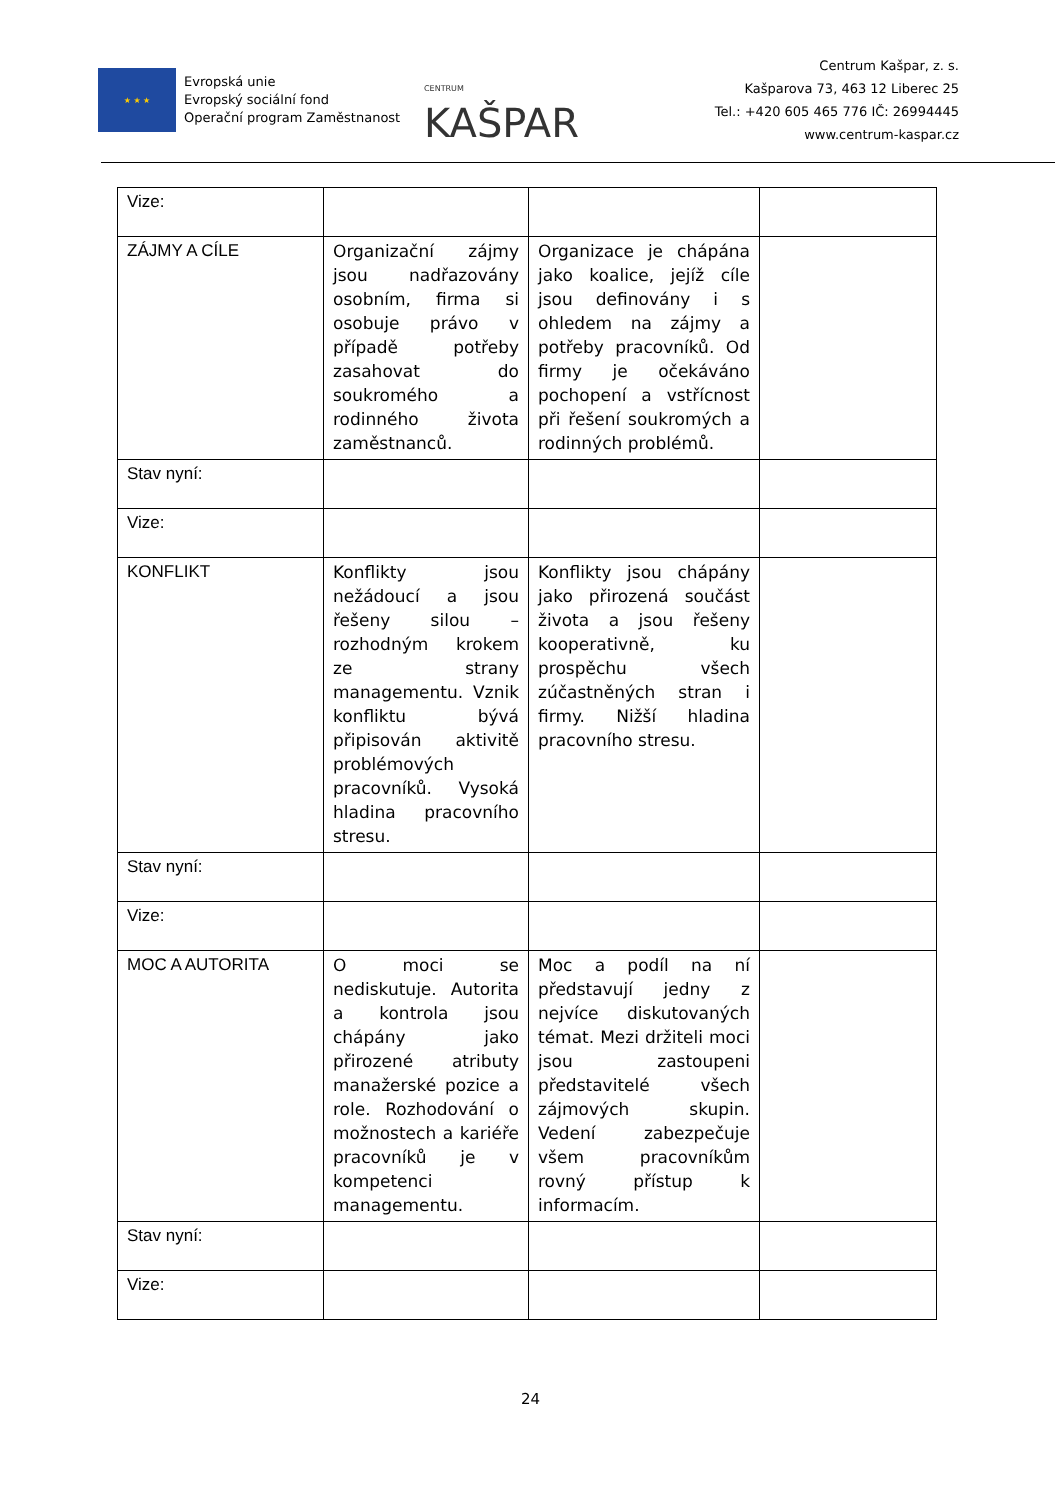★ ★ ★
Evropská unie
Evropský sociální fond
Operační program Zaměstnanost
CENTRUM KAŠPAR
Centrum Kašpar, z. s.
Kašparova 73, 463 12 Liberec 25
Tel.: +420 605 465 776 IČ: 26994445
www.centrum-kaspar.cz
| Vize: | | | |
| ZÁJMY A CÍLE | Organizační zájmy jsou nadřazovány osobním, firma si osobuje právo v případě potřeby zasahovat do soukromého a rodinného života zaměstnanců. | Organizace je chápána jako koalice, jejíž cíle jsou definovány i s ohledem na zájmy a potřeby pracovníků. Od firmy je očekáváno pochopení a vstřícnost při řešení soukromých a rodinných problémů. | |
| Stav nyní: | | | |
| Vize: | | | |
| KONFLIKT | Konflikty jsou nežádoucí a jsou řešeny silou – rozhodným krokem ze strany managementu. Vznik konfliktu bývá připisován aktivitě problémových pracovníků. Vysoká hladina pracovního stresu. | Konflikty jsou chápány jako přirozená součást života a jsou řešeny kooperativně, ku prospěchu všech zúčastněných stran i firmy. Nižší hladina pracovního stresu. | |
| Stav nyní: | | | |
| Vize: | | | |
| MOC A AUTORITA | O moci se nediskutuje. Autorita a kontrola jsou chápány jako přirozené atributy manažerské pozice a role. Rozhodování o možnostech a kariéře pracovníků je v kompetenci managementu. | Moc a podíl na ní představují jedny z nejvíce diskutovaných témat. Mezi držiteli moci jsou zastoupeni představitelé všech zájmových skupin. Vedení zabezpečuje všem pracovníkům rovný přístup k informacím. | |
| Stav nyní: | | | |
| Vize: | | | |
24